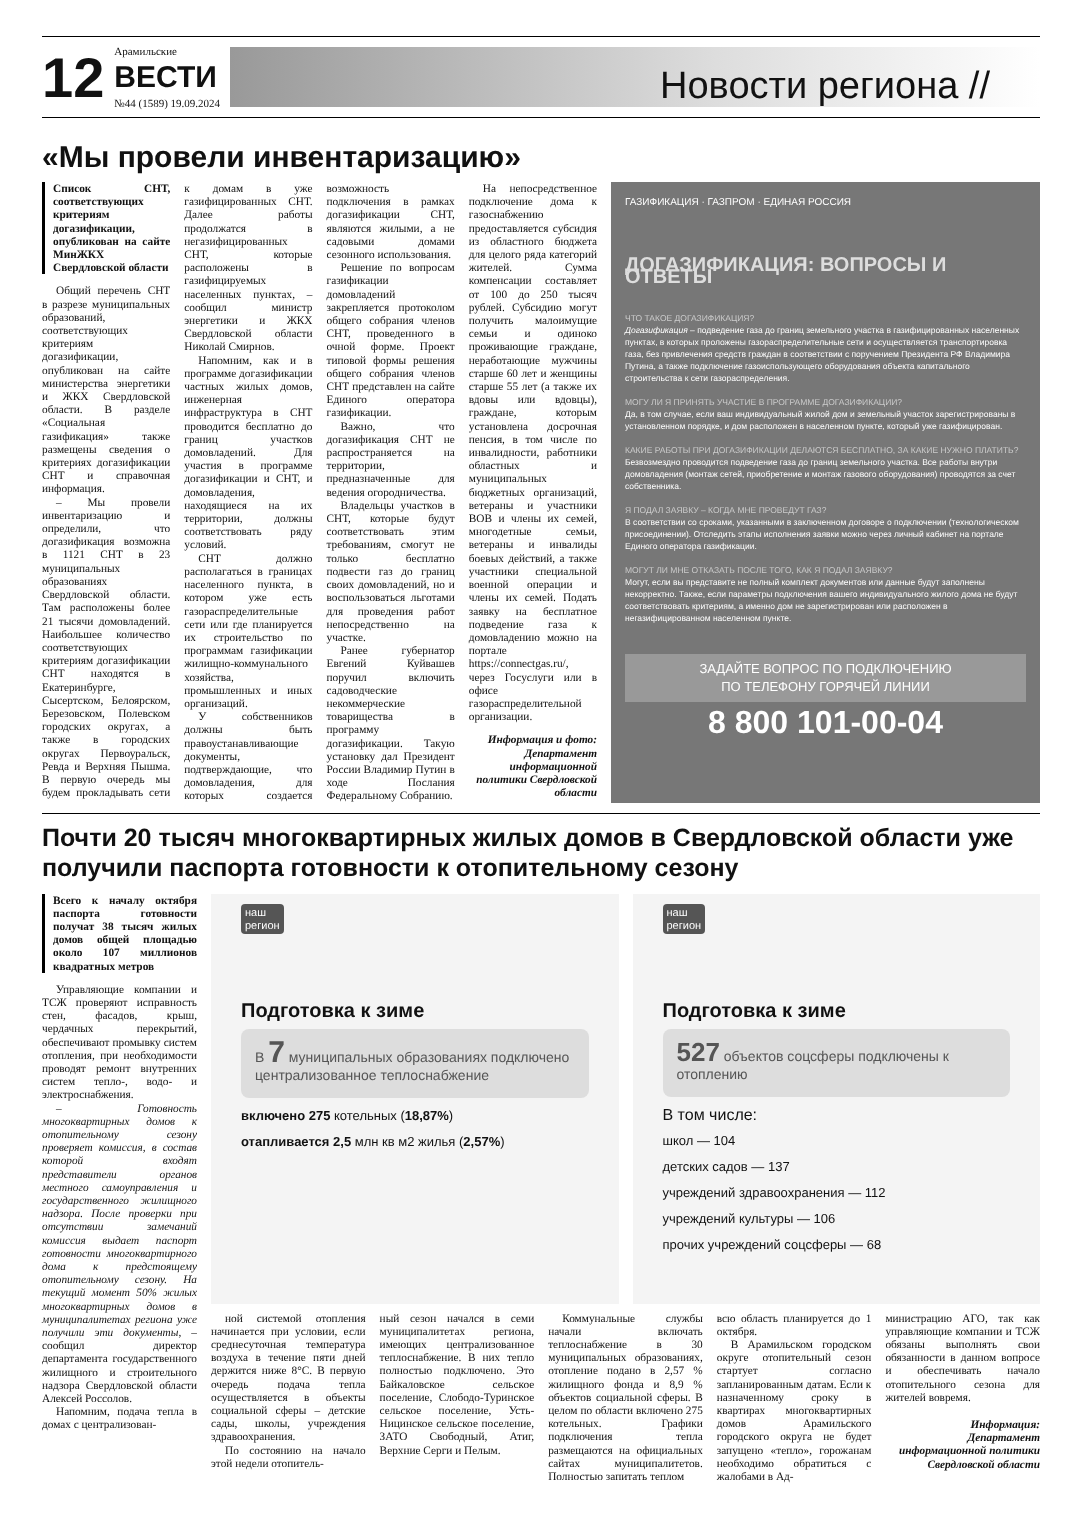12
Арамильские
ВЕСТИ
№44 (1589) 19.09.2024
Новости региона //
«Мы провели инвентаризацию»
Список СНТ, соответствующих критериям догазификации, опубликован на сайте МинЖКХ Свердловской области
Общий перечень СНТ в разрезе муниципальных образований, соответствующих критериям догазификации, опубликован на сайте министерства энергетики и ЖКХ Свердловской области. В разделе «Социальная газификация» также размещены сведения о критериях догазификации СНТ и справочная информация.
– Мы провели инвентаризацию и определили, что догазификация возможна в 1121 СНТ в 23 муниципальных образованиях Свердловской области. Там расположены более 21 тысячи домовладений. Наибольшее количество соответствующих критериям догазификации СНТ находятся в Екатеринбурге, Сысертском, Белоярском, Березовском, Полевском городских округах, а также в городских округах Первоуральск, Ревда и Верхняя Пышма. В первую очередь мы будем прокладывать сети к домам в уже газифицированных СНТ. Далее работы продолжатся в негазифицированных СНТ, которые расположены в газифицируемых населенных пунктах, – сообщил министр энергетики и ЖКХ Свердловской области Николай Смирнов.
Напомним, как и в программе догазификации частных жилых домов, инженерная инфраструктура в СНТ проводится бесплатно до границ участков домовладений. Для участия в программе догазификации и СНТ, и домовладения, находящиеся на их территории, должны соответствовать ряду условий.
СНТ должно располагаться в границах населенного пункта, в котором уже есть газораспределительные сети или где планируется их строительство по программам газификации жилищно-коммунального хозяйства, промышленных и иных организаций.
У собственников должны быть правоустанавливающие документы, подтверждающие, что домовладения, для которых создается возможность подключения в рамках догазификации СНТ, являются жилыми, а не садовыми домами сезонного использования.
Решение по вопросам газификации домовладений закрепляется протоколом общего собрания членов СНТ, проведенного в очной форме. Проект типовой формы решения общего собрания членов СНТ представлен на сайте Единого оператора газификации.
Важно, что догазификация СНТ не распространяется на территории, предназначенные для ведения огородничества.
Владельцы участков в СНТ, которые будут соответствовать этим требованиям, смогут не только бесплатно подвести газ до границ своих домовладений, но и воспользоваться льготами для проведения работ непосредственно на участке.
Ранее губернатор Евгений Куйвашев поручил включить садоводческие некоммерческие товарищества в программу догазификации. Такую установку дал Президент России Владимир Путин в ходе Послания Федеральному Собранию.
На непосредственное подключение дома к газоснабжению предоставляется субсидия из областного бюджета для целого ряда категорий жителей. Сумма компенсации составляет от 100 до 250 тысяч рублей. Субсидию могут получить малоимущие семьи и одиноко проживающие граждане, неработающие мужчины старше 60 лет и женщины старше 55 лет (а также их вдовы или вдовцы), граждане, которым установлена досрочная пенсия, в том числе по инвалидности, работники областных и муниципальных бюджетных организаций, ветераны и участники ВОВ и члены их семей, многодетные семьи, ветераны и инвалиды боевых действий, а также участники специальной военной операции и члены их семей. Подать заявку на бесплатное подведение газа к домовладению можно на портале https://connectgas.ru/, через Госуслуги или в офисе газораспределительной организации.
Информация и фото: Департамент информационной политики Свердловской области
ГАЗИФИКАЦИЯ · ГАЗПРОМ · ЕДИНАЯ РОССИЯ
ДОГАЗИФИКАЦИЯ: ВОПРОСЫ И ОТВЕТЫ
ЧТО ТАКОЕ ДОГАЗИФИКАЦИЯ?
Догазификация – подведение газа до границ земельного участка в газифицированных населенных пунктах, в которых проложены газораспределительные сети и осуществляется транспортировка газа, без привлечения средств граждан в соответствии с поручением Президента РФ Владимира Путина, а также подключение газоиспользующего оборудования объекта капитального строительства к сети газораспределения.
МОГУ ЛИ Я ПРИНЯТЬ УЧАСТИЕ В ПРОГРАММЕ ДОГАЗИФИКАЦИИ?
Да, в том случае, если ваш индивидуальный жилой дом и земельный участок зарегистрированы в установленном порядке, и дом расположен в населенном пункте, который уже газифицирован.
КАКИЕ РАБОТЫ ПРИ ДОГАЗИФИКАЦИИ ДЕЛАЮТСЯ БЕСПЛАТНО, ЗА КАКИЕ НУЖНО ПЛАТИТЬ?
Безвозмездно проводится подведение газа до границ земельного участка. Все работы внутри домовладения (монтаж сетей, приобретение и монтаж газового оборудования) проводятся за счет собственника.
Я ПОДАЛ ЗАЯВКУ – КОГДА МНЕ ПРОВЕДУТ ГАЗ?
В соответствии со сроками, указанными в заключенном договоре о подключении (технологическом присоединении). Отследить этапы исполнения заявки можно через личный кабинет на портале Единого оператора газификации.
МОГУТ ЛИ МНЕ ОТКАЗАТЬ ПОСЛЕ ТОГО, КАК Я ПОДАЛ ЗАЯВКУ?
Могут, если вы представите не полный комплект документов или данные будут заполнены некорректно. Также, если параметры подключения вашего индивидуального жилого дома не будут соответствовать критериям, а именно дом не зарегистрирован или расположен в негазифицированном населенном пункте.
ЗАДАЙТЕ ВОПРОС ПО ПОДКЛЮЧЕНИЮ
ПО ТЕЛЕФОНУ ГОРЯЧЕЙ ЛИНИИ
8 800 101-00-04
Почти 20 тысяч многоквартирных жилых домов в Свердловской области уже получили паспорта готовности к отопительному сезону
Всего к началу октября паспорта готовности получат 38 тысяч жилых домов общей площадью около 107 миллионов квадратных метров
Управляющие компании и ТСЖ проверяют исправность стен, фасадов, крыш, чердачных перекрытий, обеспечивают промывку систем отопления, при необходимости проводят ремонт внутренних систем тепло-, водо- и электроснабжения.
– Готовность многоквартирных домов к отопительному сезону проверяет комиссия, в состав которой входят представители органов местного самоуправления и государственного жилищного надзора. После проверки при отсутствии замечаний комиссия выдает паспорт готовности многоквартирного дома к предстоящему отопительному сезону. На текущий момент 50% жилых многоквартирных домов в муниципалитетах региона уже получили эти документы, – сообщил директор департамента государственного жилищного и строительного надзора Свердловской области Алексей Россолов.
Напомним, подача тепла в домах с централизован-
наш
регион
Подготовка к зиме
В 7 муниципальных образованиях подключено централизованное теплоснабжение
включено 275 котельных (18,87%)
отапливается 2,5 млн кв м2 жилья (2,57%)
наш
регион
Подготовка к зиме
527 объектов соцсферы подключены к отоплению
В том числе:
школ — 104
детских садов — 137
учреждений здравоохранения — 112
учреждений культуры — 106
прочих учреждений соцсферы — 68
ной системой отопления начинается при условии, если среднесуточная температура воздуха в течение пяти дней держится ниже 8°С. В первую очередь подача тепла осуществляется в объекты социальной сферы – детские сады, школы, учреждения здравоохранения.
По состоянию на начало этой недели отопитель-
ный сезон начался в семи муниципалитетах региона, имеющих централизованное теплоснабжение. В них тепло полностью подключено. Это Байкаловское сельское поселение, Слободо-Туринское сельское поселение, Усть-Ницинское сельское поселение, ЗАТО Свободный, Атиг, Верхние Серги и Пелым.
Коммунальные службы начали включать теплоснабжение в 30 муниципальных образованиях, отопление подано в 2,57 % жилищного фонда и 8,9 % объектов социальной сферы. В целом по области включено 275 котельных. Графики подключения тепла размещаются на официальных сайтах муниципалитетов. Полностью запитать теплом
всю область планируется до 1 октября.
В Арамильском городском округе отопительный сезон стартует согласно запланированным датам. Если к назначенному сроку в квартирах многоквартирных домов Арамильского городского округа не будет запущено «тепло», горожанам необходимо обратиться с жалобами в Ад-
министрацию АГО, так как управляющие компании и ТСЖ обязаны выполнять свои обязанности в данном вопросе и обеспечивать начало отопительного сезона для жителей вовремя.
Информация: Департамент информационной политики Свердловской области